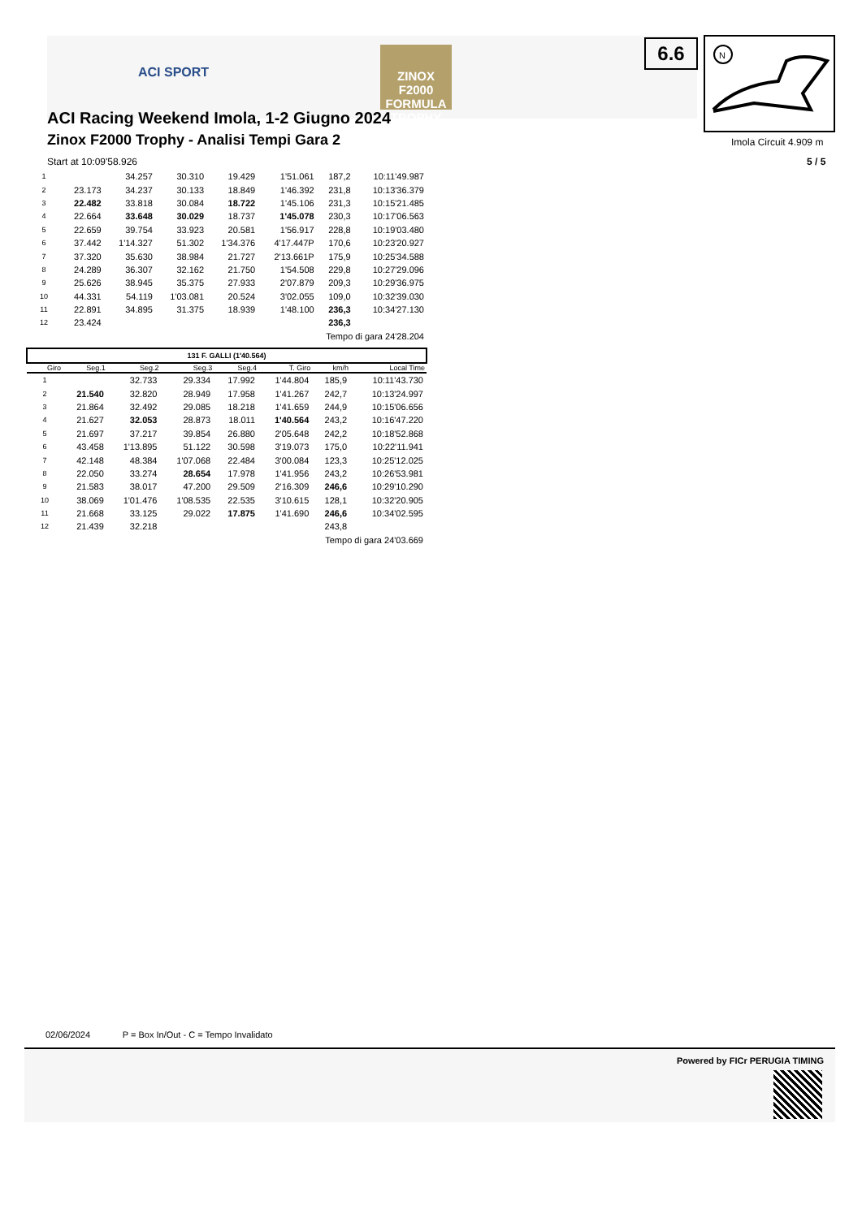ACI SPORT
ZINOX F2000 FORMULA TROPHY
6.6
N
Imola Circuit 4.909 m
5 / 5
ACI Racing Weekend Imola, 1-2 Giugno 2024
Zinox F2000 Trophy - Analisi Tempi Gara 2
Start at 10:09'58.926
| 1 | | 34.257 | 30.310 | 19.429 | 1'51.061 | 187,2 | 10:11'49.987 |
| 2 | 23.173 | 34.237 | 30.133 | 18.849 | 1'46.392 | 231,8 | 10:13'36.379 |
| 3 | 22.482 | 33.818 | 30.084 | 18.722 | 1'45.106 | 231,3 | 10:15'21.485 |
| 4 | 22.664 | 33.648 | 30.029 | 18.737 | 1'45.078 | 230,3 | 10:17'06.563 |
| 5 | 22.659 | 39.754 | 33.923 | 20.581 | 1'56.917 | 228,8 | 10:19'03.480 |
| 6 | 37.442 | 1'14.327 | 51.302 | 1'34.376 | 4'17.447P | 170,6 | 10:23'20.927 |
| 7 | 37.320 | 35.630 | 38.984 | 21.727 | 2'13.661P | 175,9 | 10:25'34.588 |
| 8 | 24.289 | 36.307 | 32.162 | 21.750 | 1'54.508 | 229,8 | 10:27'29.096 |
| 9 | 25.626 | 38.945 | 35.375 | 27.933 | 2'07.879 | 209,3 | 10:29'36.975 |
| 10 | 44.331 | 54.119 | 1'03.081 | 20.524 | 3'02.055 | 109,0 | 10:32'39.030 |
| 11 | 22.891 | 34.895 | 31.375 | 18.939 | 1'48.100 | 236,3 | 10:34'27.130 |
| 12 | 23.424 | | | | | 236,3 | |
| | Tempo di gara 24'28.204 | | | | | | |
| 131 F. GALLI (1'40.564) | | | | | | | |
| Giro | Seg.1 | Seg.2 | Seg.3 | Seg.4 | T. Giro | km/h | Local Time |
| 1 | | 32.733 | 29.334 | 17.992 | 1'44.804 | 185,9 | 10:11'43.730 |
| 2 | 21.540 | 32.820 | 28.949 | 17.958 | 1'41.267 | 242,7 | 10:13'24.997 |
| 3 | 21.864 | 32.492 | 29.085 | 18.218 | 1'41.659 | 244,9 | 10:15'06.656 |
| 4 | 21.627 | 32.053 | 28.873 | 18.011 | 1'40.564 | 243,2 | 10:16'47.220 |
| 5 | 21.697 | 37.217 | 39.854 | 26.880 | 2'05.648 | 242,2 | 10:18'52.868 |
| 6 | 43.458 | 1'13.895 | 51.122 | 30.598 | 3'19.073 | 175,0 | 10:22'11.941 |
| 7 | 42.148 | 48.384 | 1'07.068 | 22.484 | 3'00.084 | 123,3 | 10:25'12.025 |
| 8 | 22.050 | 33.274 | 28.654 | 17.978 | 1'41.956 | 243,2 | 10:26'53.981 |
| 9 | 21.583 | 38.017 | 47.200 | 29.509 | 2'16.309 | 246,6 | 10:29'10.290 |
| 10 | 38.069 | 1'01.476 | 1'08.535 | 22.535 | 3'10.615 | 128,1 | 10:32'20.905 |
| 11 | 21.668 | 33.125 | 29.022 | 17.875 | 1'41.690 | 246,6 | 10:34'02.595 |
| 12 | 21.439 | 32.218 | | | | 243,8 | |
| | Tempo di gara 24'03.669 | | | | | | |
02/06/2024 P = Box In/Out - C = Tempo Invalidato
Powered by FICr PERUGIA TIMING